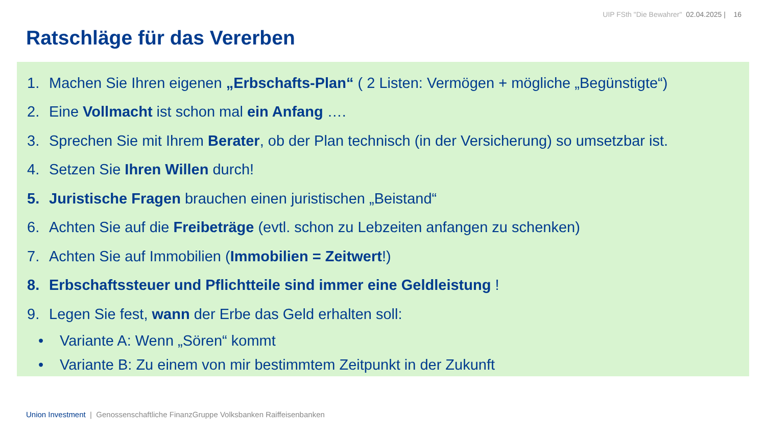UIP FSth "Die Bewahrer" 02.04.2025 | 16
Ratschläge für das Vererben
1. Machen Sie Ihren eigenen „Erbschafts-Plan“ ( 2 Listen: Vermögen + mögliche „Begünstigte“)
2. Eine Vollmacht ist schon mal ein Anfang ….
3. Sprechen Sie mit Ihrem Berater, ob der Plan technisch (in der Versicherung) so umsetzbar ist.
4. Setzen Sie Ihren Willen durch!
5. Juristische Fragen brauchen einen juristischen „Beistand“
6. Achten Sie auf die Freibeträge (evtl. schon zu Lebzeiten anfangen zu schenken)
7. Achten Sie auf Immobilien (Immobilien = Zeitwert!)
8. Erbschaftssteuer und Pflichtteile sind immer eine Geldleistung !
9. Legen Sie fest, wann der Erbe das Geld erhalten soll:
• Variante A: Wenn „Sören“ kommt
• Variante B: Zu einem von mir bestimmtem Zeitpunkt in der Zukunft
Union Investment | Genossenschaftliche FinanzGruppe Volksbanken Raiffeisenbanken